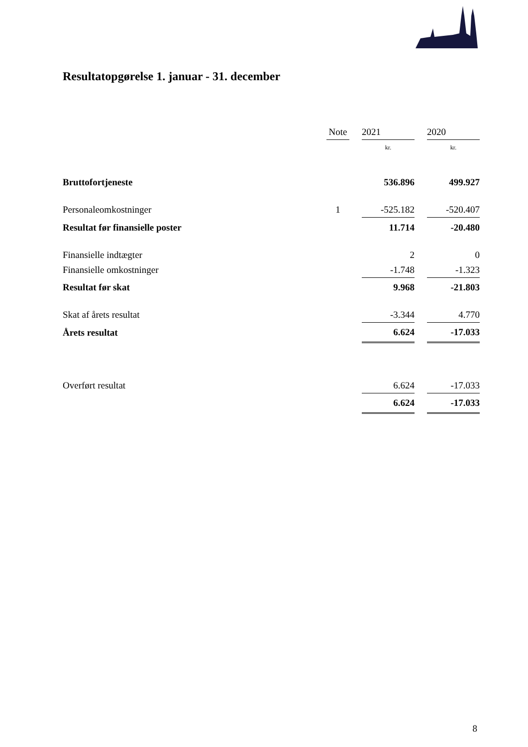Resultatopgørelse 1. januar - 31. december
| | Note | | 2021 | | 2020 |
| --- | --- | --- | --- | --- | --- |
| | | | kr. | | kr. |
| Bruttofortjeneste | | | 536.896 | | 499.927 |
| Personaleomkostninger | 1 | | -525.182 | | -520.407 |
| Resultat før finansielle poster | | | 11.714 | | -20.480 |
| Finansielle indtægter | | | 2 | | 0 |
| Finansielle omkostninger | | | -1.748 | | -1.323 |
| Resultat før skat | | | 9.968 | | -21.803 |
| Skat af årets resultat | | | -3.344 | | 4.770 |
| Årets resultat | | | 6.624 | | -17.033 |
| Overført resultat | | | 6.624 | | -17.033 |
| | | | 6.624 | | -17.033 |
8